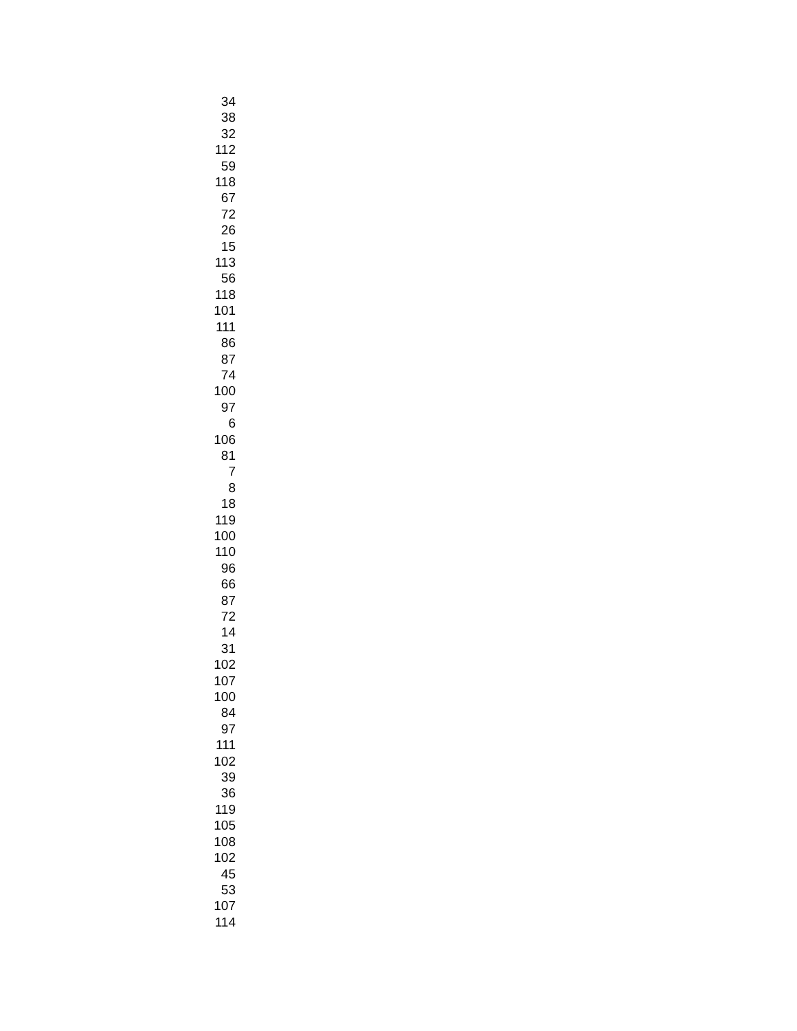| 34 |
| 38 |
| 32 |
| 112 |
| 59 |
| 118 |
| 67 |
| 72 |
| 26 |
| 15 |
| 113 |
| 56 |
| 118 |
| 101 |
| 111 |
| 86 |
| 87 |
| 74 |
| 100 |
| 97 |
| 6 |
| 106 |
| 81 |
| 7 |
| 8 |
| 18 |
| 119 |
| 100 |
| 110 |
| 96 |
| 66 |
| 87 |
| 72 |
| 14 |
| 31 |
| 102 |
| 107 |
| 100 |
| 84 |
| 97 |
| 111 |
| 102 |
| 39 |
| 36 |
| 119 |
| 105 |
| 108 |
| 102 |
| 45 |
| 53 |
| 107 |
| 114 |